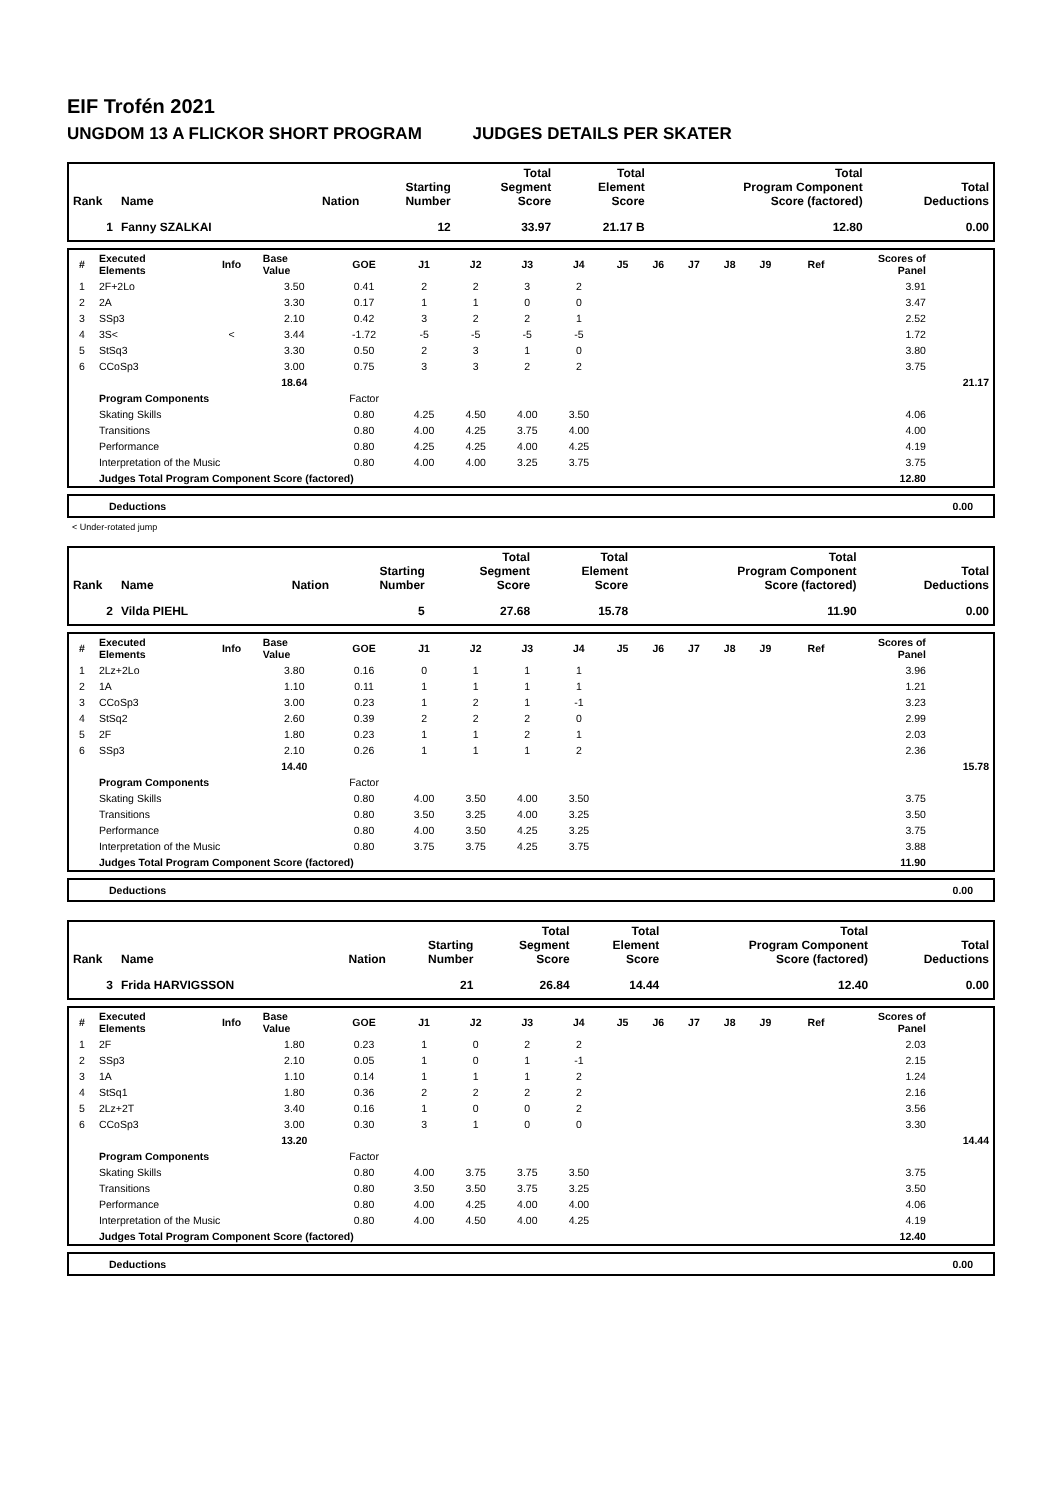EIF Trofén 2021
UNGDOM 13 A FLICKOR SHORT PROGRAM JUDGES DETAILS PER SKATER
| Rank | Name | Nation | Starting Number | Total Segment Score | Total Element Score | Total Program Component Score (factored) | Total Deductions |
| --- | --- | --- | --- | --- | --- | --- | --- |
| 1 | Fanny SZALKAI | | 12 | 33.97 | 21.17 B | 12.80 | 0.00 |
| # | Executed Elements | Info | Base Value | GOE | J1 | J2 | J3 | J4 | J5 | J6 | J7 | J8 | J9 | Ref | Scores of Panel | |
| --- | --- | --- | --- | --- | --- | --- | --- | --- | --- | --- | --- | --- | --- | --- | --- | --- |
| 1 | 2F+2Lo | | 3.50 | 0.41 | 2 | 2 | 3 | 2 | | | | | | | 3.91 | |
| 2 | 2A | | 3.30 | 0.17 | 1 | 1 | 0 | 0 | | | | | | | 3.47 | |
| 3 | SSp3 | | 2.10 | 0.42 | 3 | 2 | 2 | 1 | | | | | | | 2.52 | |
| 4 | 3S< | < | 3.44 | -1.72 | -5 | -5 | -5 | -5 | | | | | | | 1.72 | |
| 5 | StSq3 | | 3.30 | 0.50 | 2 | 3 | 1 | 0 | | | | | | | 3.80 | |
| 6 | CCoSp3 | | 3.00 | 0.75 | 3 | 3 | 2 | 2 | | | | | | | 3.75 | |
| | | | 18.64 | | | | | | | | | | | | | 21.17 |
| | Program Components | | | Factor | | | | | | | | | | | | |
| | Skating Skills | | | 0.80 | 4.25 | 4.50 | 4.00 | 3.50 | | | | | | | 4.06 | |
| | Transitions | | | 0.80 | 4.00 | 4.25 | 3.75 | 4.00 | | | | | | | 4.00 | |
| | Performance | | | 0.80 | 4.25 | 4.25 | 4.00 | 4.25 | | | | | | | 4.19 | |
| | Interpretation of the Music | | | 0.80 | 4.00 | 4.00 | 3.25 | 3.75 | | | | | | | 3.75 | |
| | Judges Total Program Component Score (factored) | | | | | | | | | | | | | | 12.80 | |
Deductions 0.00
< Under-rotated jump
| Rank | Name | Nation | Starting Number | Total Segment Score | Total Element Score | Total Program Component Score (factored) | Total Deductions |
| --- | --- | --- | --- | --- | --- | --- | --- |
| 2 | Vilda PIEHL | | 5 | 27.68 | 15.78 | 11.90 | 0.00 |
| # | Executed Elements | Info | Base Value | GOE | J1 | J2 | J3 | J4 | J5 | J6 | J7 | J8 | J9 | Ref | Scores of Panel | |
| --- | --- | --- | --- | --- | --- | --- | --- | --- | --- | --- | --- | --- | --- | --- | --- | --- |
| 1 | 2Lz+2Lo | | 3.80 | 0.16 | 0 | 1 | 1 | 1 | | | | | | | 3.96 | |
| 2 | 1A | | 1.10 | 0.11 | 1 | 1 | 1 | 1 | | | | | | | 1.21 | |
| 3 | CCoSp3 | | 3.00 | 0.23 | 1 | 2 | 1 | -1 | | | | | | | 3.23 | |
| 4 | StSq2 | | 2.60 | 0.39 | 2 | 2 | 2 | 0 | | | | | | | 2.99 | |
| 5 | 2F | | 1.80 | 0.23 | 1 | 1 | 2 | 1 | | | | | | | 2.03 | |
| 6 | SSp3 | | 2.10 | 0.26 | 1 | 1 | 1 | 2 | | | | | | | 2.36 | |
| | | | 14.40 | | | | | | | | | | | | | 15.78 |
| | Program Components | | | Factor | | | | | | | | | | | | |
| | Skating Skills | | | 0.80 | 4.00 | 3.50 | 4.00 | 3.50 | | | | | | | 3.75 | |
| | Transitions | | | 0.80 | 3.50 | 3.25 | 4.00 | 3.25 | | | | | | | 3.50 | |
| | Performance | | | 0.80 | 4.00 | 3.50 | 4.25 | 3.25 | | | | | | | 3.75 | |
| | Interpretation of the Music | | | 0.80 | 3.75 | 3.75 | 4.25 | 3.75 | | | | | | | 3.88 | |
| | Judges Total Program Component Score (factored) | | | | | | | | | | | | | | 11.90 | |
Deductions 0.00
| Rank | Name | Nation | Starting Number | Total Segment Score | Total Element Score | Total Program Component Score (factored) | Total Deductions |
| --- | --- | --- | --- | --- | --- | --- | --- |
| 3 | Frida HARVIGSSON | | 21 | 26.84 | 14.44 | 12.40 | 0.00 |
| # | Executed Elements | Info | Base Value | GOE | J1 | J2 | J3 | J4 | J5 | J6 | J7 | J8 | J9 | Ref | Scores of Panel | |
| --- | --- | --- | --- | --- | --- | --- | --- | --- | --- | --- | --- | --- | --- | --- | --- | --- |
| 1 | 2F | | 1.80 | 0.23 | 1 | 0 | 2 | 2 | | | | | | | 2.03 | |
| 2 | SSp3 | | 2.10 | 0.05 | 1 | 0 | 1 | -1 | | | | | | | 2.15 | |
| 3 | 1A | | 1.10 | 0.14 | 1 | 1 | 1 | 2 | | | | | | | 1.24 | |
| 4 | StSq1 | | 1.80 | 0.36 | 2 | 2 | 2 | 2 | | | | | | | 2.16 | |
| 5 | 2Lz+2T | | 3.40 | 0.16 | 1 | 0 | 0 | 2 | | | | | | | 3.56 | |
| 6 | CCoSp3 | | 3.00 | 0.30 | 3 | 1 | 0 | 0 | | | | | | | 3.30 | |
| | | | 13.20 | | | | | | | | | | | | | 14.44 |
| | Program Components | | | Factor | | | | | | | | | | | | |
| | Skating Skills | | | 0.80 | 4.00 | 3.75 | 3.75 | 3.50 | | | | | | | 3.75 | |
| | Transitions | | | 0.80 | 3.50 | 3.50 | 3.75 | 3.25 | | | | | | | 3.50 | |
| | Performance | | | 0.80 | 4.00 | 4.25 | 4.00 | 4.00 | | | | | | | 4.06 | |
| | Interpretation of the Music | | | 0.80 | 4.00 | 4.50 | 4.00 | 4.25 | | | | | | | 4.19 | |
| | Judges Total Program Component Score (factored) | | | | | | | | | | | | | | 12.40 | |
Deductions 0.00